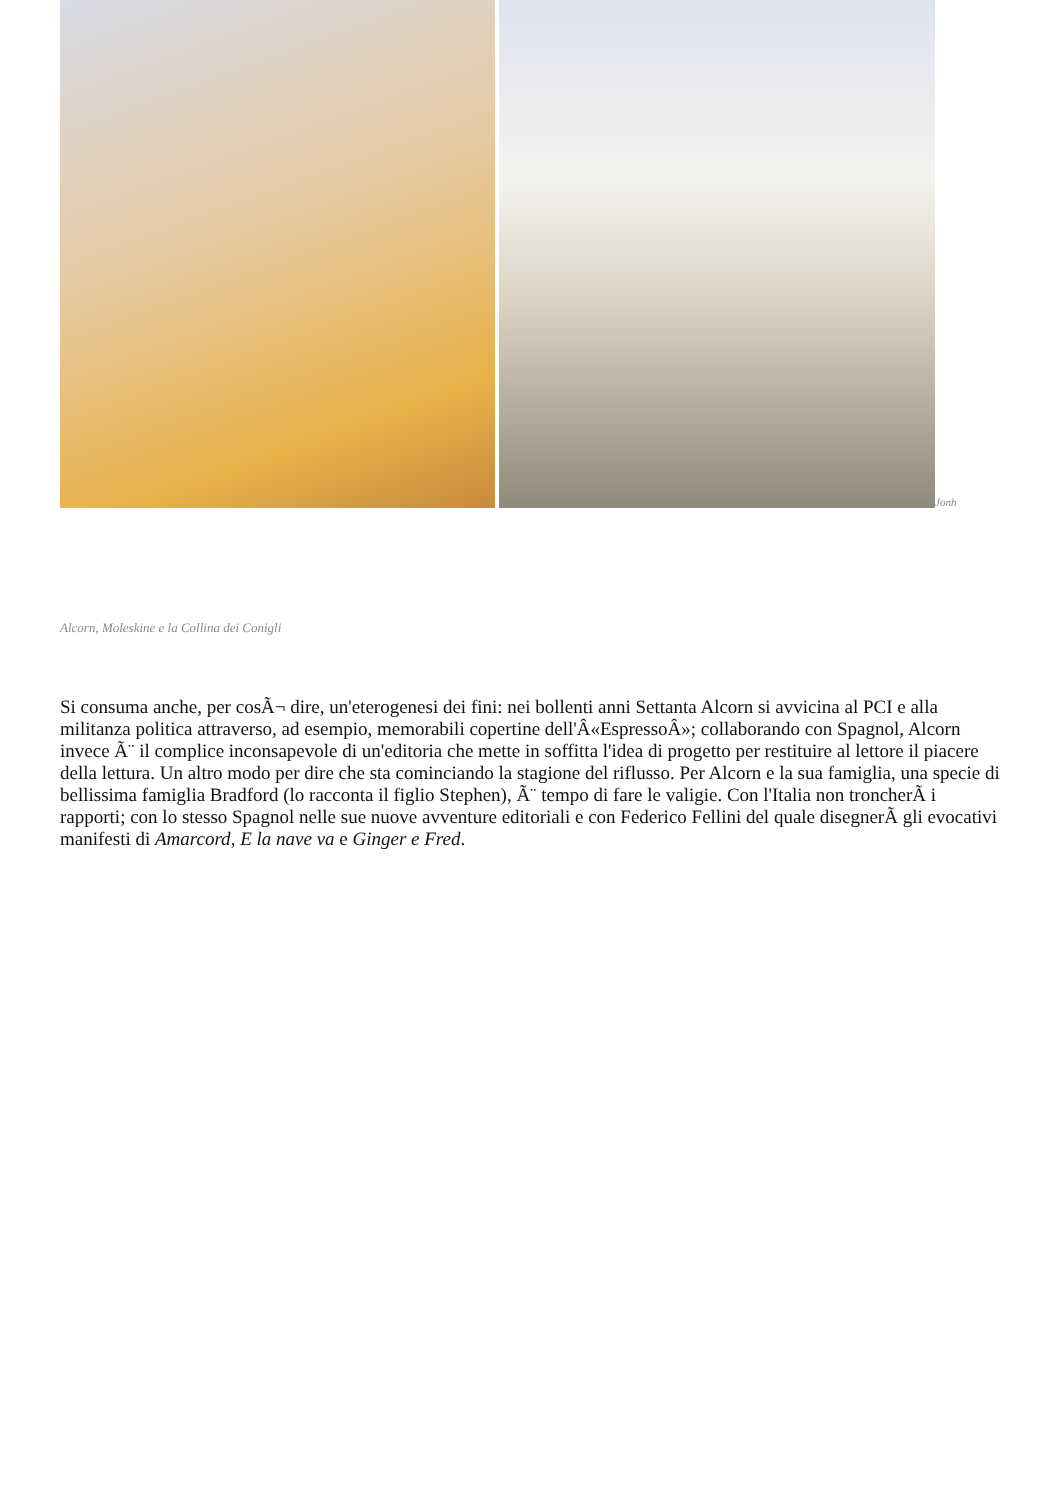Jonh
Alcorn, Moleskine e la Collina dei Conigli
Si consuma anche, per cosÃ¬ dire, un'eterogenesi dei fini: nei bollenti anni Settanta Alcorn si avvicina al PCI e alla militanza politica attraverso, ad esempio, memorabili copertine dell'Â«EspressoÂ»; collaborando con Spagnol, Alcorn invece Ã¨ il complice inconsapevole di un'editoria che mette in soffitta l'idea di progetto per restituire al lettore il piacere della lettura. Un altro modo per dire che sta cominciando la stagione del riflusso. Per Alcorn e la sua famiglia, una specie di bellissima famiglia Bradford (lo racconta il figlio Stephen), Ã¨ tempo di fare le valigie. Con l'Italia non troncherÃ i rapporti; con lo stesso Spagnol nelle sue nuove avventure editoriali e con Federico Fellini del quale disegnerÃ gli evocativi manifesti di Amarcord, E la nave va e Ginger e Fred.